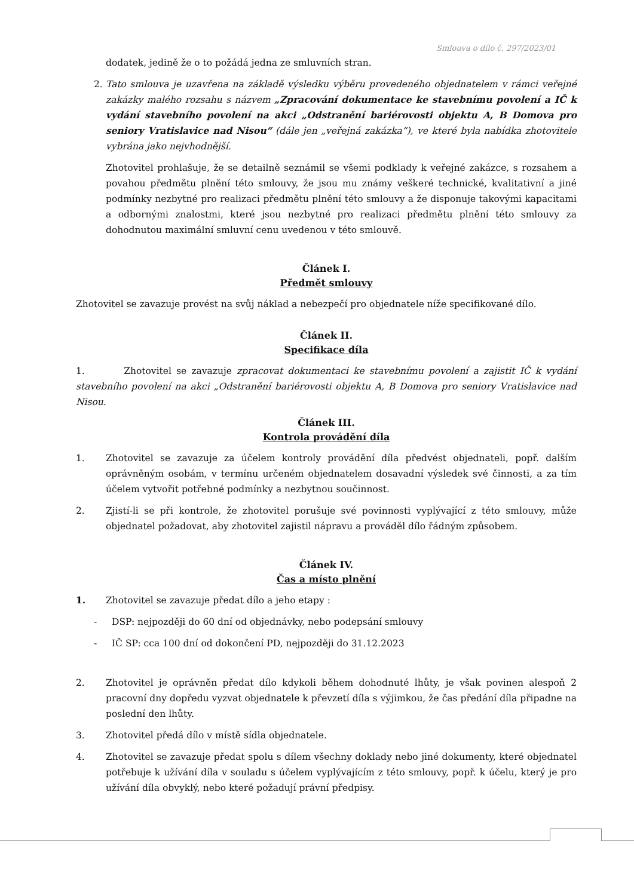Smlouva o dílo č. 297/2023/01
dodatek, jedině že o to požádá jedna ze smluvních stran.
2. Tato smlouva je uzavřena na základě výsledku výběru provedeného objednatelem v rámci veřejné zakázky malého rozsahu s názvem „Zpracování dokumentace ke stavebnímu povolení a IČ k vydání stavebního povolení na akci „Odstranění bariérovosti objektu A, B Domova pro seniory Vratislavice nad Nisou“ (dále jen „veřejná zakázka“), ve které byla nabídka zhotovitele vybrána jako nejvhodnější.
Zhotovitel prohlašuje, že se detailně seznámil se všemi podklady k veřejné zakázce, s rozsahem a povahou předmětu plnění této smlouvy, že jsou mu známy veškeré technické, kvalitativní a jiné podmínky nezbytné pro realizaci předmětu plnění této smlouvy a že disponuje takovými kapacitami a odbornými znalostmi, které jsou nezbytné pro realizaci předmětu plnění této smlouvy za dohodnutou maximální smluvní cenu uvedenou v této smlouvě.
Článek I.
Předmět smlouvy
Zhotovitel se zavazuje provést na svůj náklad a nebezpečí pro objednatele níže specifikované dílo.
Článek II.
Specifikace díla
1. Zhotovitel se zavazuje zpracovat dokumentaci ke stavebnímu povolení a zajistit IČ k vydání stavebního povolení na akci „Odstranění bariérovosti objektu A, B Domova pro seniory Vratislavice nad Nisou.
Článek III.
Kontrola provádění díla
1. Zhotovitel se zavazuje za účelem kontroly provádění díla předvést objednateli, popř. dalším oprávněným osobám, v termínu určeném objednatelem dosavadní výsledek své činnosti, a za tím účelem vytvořit potřebné podmínky a nezbytnou součinnost.
2. Zjistí-li se při kontrole, že zhotovitel porušuje své povinnosti vyplývající z této smlouvy, může objednatel požadovat, aby zhotovitel zajistil nápravu a prováděl dílo řádným způsobem.
Článek IV.
Čas a místo plnění
1. Zhotovitel se zavazuje předat dílo a jeho etapy :
- DSP: nejpozději do 60 dní od objednávky, nebo podepsání smlouvy
- IČ SP: cca 100 dní od dokončení PD, nejpozději do 31.12.2023
2. Zhotovitel je oprávněn předat dílo kdykoli během dohodnuté lhůty, je však povinen alespoň 2 pracovní dny dopředu vyzvat objednatele k převzetí díla s výjimkou, že čas předání díla připadne na poslední den lhůty.
3. Zhotovitel předá dílo v místě sídla objednatele.
4. Zhotovitel se zavazuje předat spolu s dílem všechny doklady nebo jiné dokumenty, které objednatel potřebuje k užívání díla v souladu s účelem vyplývajícím z této smlouvy, popř. k účelu, který je pro užívání díla obvyklý, nebo které požadují právní předpisy.